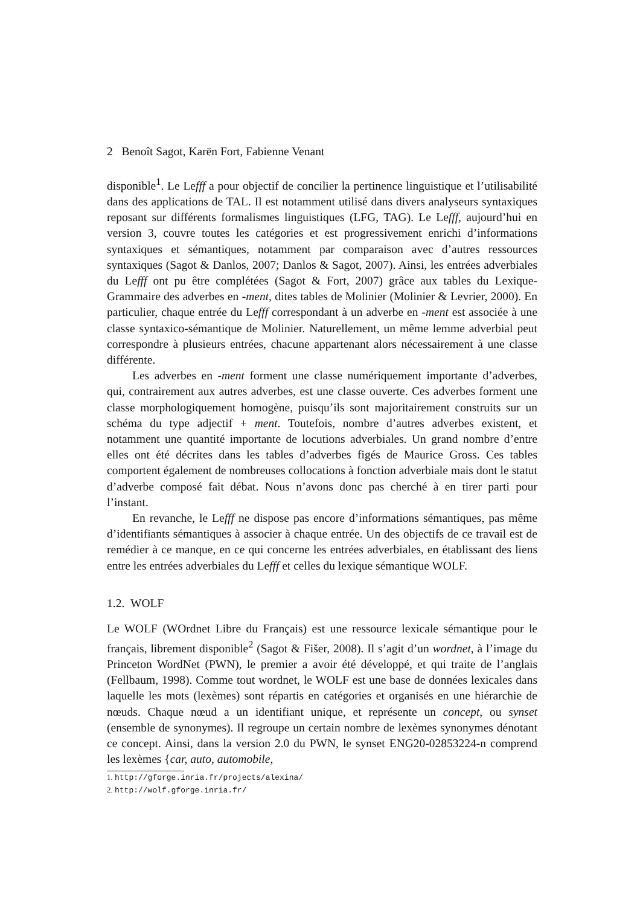2 Benoît Sagot, Karën Fort, Fabienne Venant
disponible<sup>1</sup>. Le Lefff a pour objectif de concilier la pertinence linguistique et l’utilisabilité dans des applications de TAL. Il est notamment utilisé dans divers analyseurs syntaxiques reposant sur différents formalismes linguistiques (LFG, TAG). Le Lefff, aujourd’hui en version 3, couvre toutes les catégories et est progressivement enrichi d’informations syntaxiques et sémantiques, notamment par comparaison avec d’autres ressources syntaxiques (Sagot & Danlos, 2007; Danlos & Sagot, 2007). Ainsi, les entrées adverbiales du Lefff ont pu être complétées (Sagot & Fort, 2007) grâce aux tables du Lexique-Grammaire des adverbes en -ment, dites tables de Molinier (Molinier & Levrier, 2000). En particulier, chaque entrée du Lefff correspondant à un adverbe en -ment est associée à une classe syntaxico-sémantique de Molinier. Naturellement, un même lemme adverbial peut correspondre à plusieurs entrées, chacune appartenant alors nécessairement à une classe différente.
Les adverbes en -ment forment une classe numériquement importante d’adverbes, qui, contrairement aux autres adverbes, est une classe ouverte. Ces adverbes forment une classe morphologiquement homogène, puisqu’ils sont majoritairement construits sur un schéma du type adjectif + ment. Toutefois, nombre d’autres adverbes existent, et notamment une quantité importante de locutions adverbiales. Un grand nombre d’entre elles ont été décrites dans les tables d’adverbes figés de Maurice Gross. Ces tables comportent également de nombreuses collocations à fonction adverbiale mais dont le statut d’adverbe composé fait débat. Nous n’avons donc pas cherché à en tirer parti pour l’instant.
En revanche, le Lefff ne dispose pas encore d’informations sémantiques, pas même d’identifiants sémantiques à associer à chaque entrée. Un des objectifs de ce travail est de remédier à ce manque, en ce qui concerne les entrées adverbiales, en établissant des liens entre les entrées adverbiales du Lefff et celles du lexique sémantique WOLF.
1.2. WOLF
Le WOLF (WOrdnet Libre du Français) est une ressource lexicale sémantique pour le français, librement disponible<sup>2</sup> (Sagot & Fišer, 2008). Il s’agit d’un wordnet, à l’image du Princeton WordNet (PWN), le premier a avoir été développé, et qui traite de l’anglais (Fellbaum, 1998). Comme tout wordnet, le WOLF est une base de données lexicales dans laquelle les mots (lexèmes) sont répartis en catégories et organisés en une hiérarchie de nœuds. Chaque nœud a un identifiant unique, et représente un concept, ou synset (ensemble de synonymes). Il regroupe un certain nombre de lexèmes synonymes dénotant ce concept. Ainsi, dans la version 2.0 du PWN, le synset ENG20-02853224-n comprend les lexèmes {car, auto, automobile,
1. http://gforge.inria.fr/projects/alexina/
2. http://wolf.gforge.inria.fr/